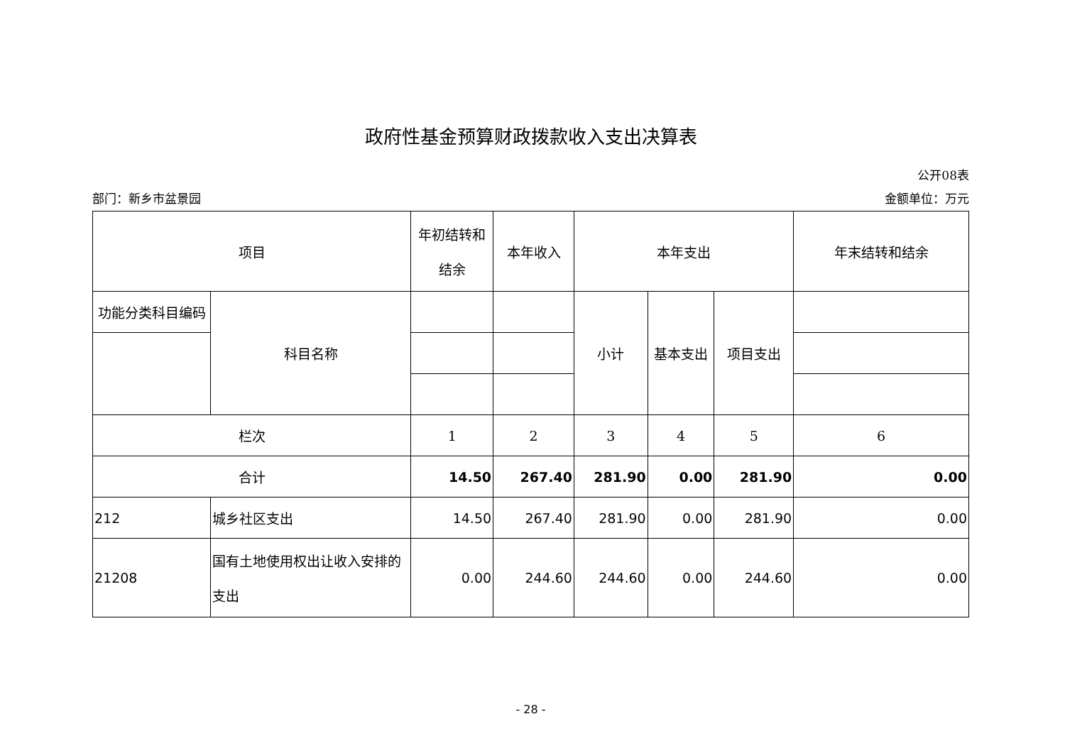政府性基金预算财政拨款收入支出决算表
公开08表
部门：新乡市盆景园 金额单位：万元
| 项目 | | 年初结转和 结余 | 本年收入 | 本年支出 | | | 年末结转和结余 |
| 功能分类科目编码 | 科目名称 | | | 小计 | 基本支出 | 项目支出 | |
| 栏次 | | 1 | 2 | 3 | 4 | 5 | 6 |
| 合计 | | 14.50 | 267.40 | 281.90 | 0.00 | 281.90 | 0.00 |
| 212 | 城乡社区支出 | 14.50 | 267.40 | 281.90 | 0.00 | 281.90 | 0.00 |
| 21208 | 国有土地使用权出让收入安排的 支出 | 0.00 | 244.60 | 244.60 | 0.00 | 244.60 | 0.00 |
- 28 -